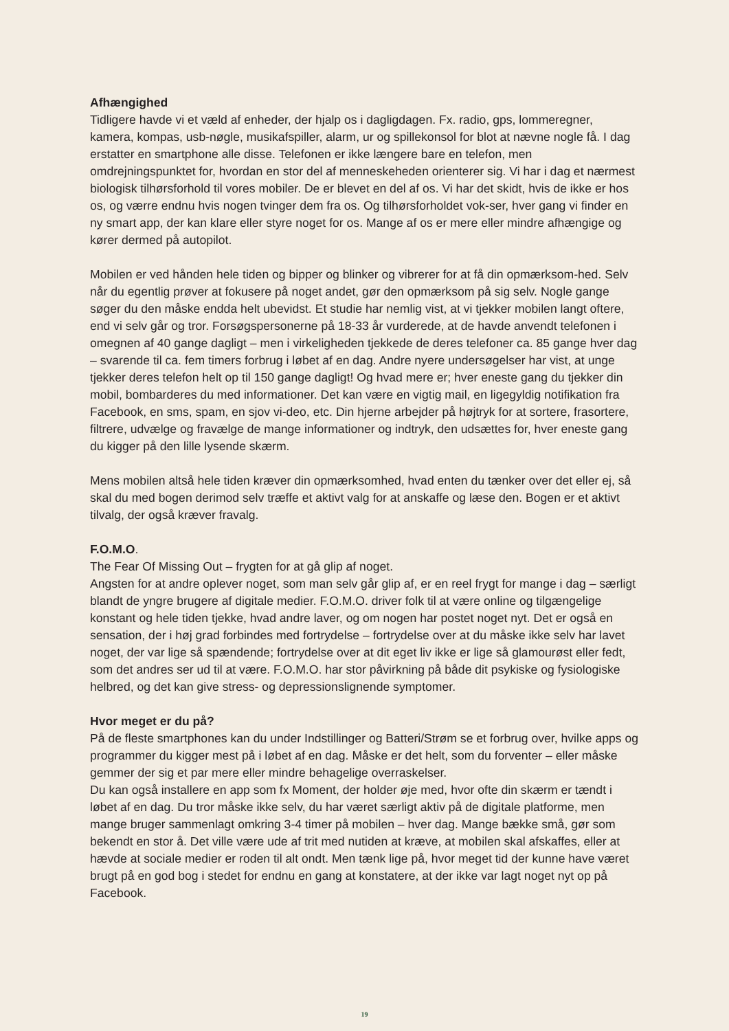Afhængighed
Tidligere havde vi et væld af enheder, der hjalp os i dagligdagen. Fx. radio, gps, lommeregner, kamera, kompas, usb-nøgle, musikafspiller, alarm, ur og spillekonsol for blot at nævne nogle få. I dag erstatter en smartphone alle disse. Telefonen er ikke længere bare en telefon, men omdrejningspunktet for, hvordan en stor del af menneskeheden orienterer sig. Vi har i dag et nærmest biologisk tilhørsforhold til vores mobiler. De er blevet en del af os. Vi har det skidt, hvis de ikke er hos os, og værre endnu hvis nogen tvinger dem fra os. Og tilhørsforholdet vok-ser, hver gang vi finder en ny smart app, der kan klare eller styre noget for os. Mange af os er mere eller mindre afhængige og kører dermed på autopilot.
Mobilen er ved hånden hele tiden og bipper og blinker og vibrerer for at få din opmærksom-hed. Selv når du egentlig prøver at fokusere på noget andet, gør den opmærksom på sig selv. Nogle gange søger du den måske endda helt ubevidst. Et studie har nemlig vist, at vi tjekker mobilen langt oftere, end vi selv går og tror. Forsøgspersonerne på 18-33 år vurderede, at de havde anvendt telefonen i omegnen af 40 gange dagligt – men i virkeligheden tjekkede de deres telefoner ca. 85 gange hver dag – svarende til ca. fem timers forbrug i løbet af en dag. Andre nyere undersøgelser har vist, at unge tjekker deres telefon helt op til 150 gange dagligt! Og hvad mere er; hver eneste gang du tjekker din mobil, bombarderes du med informationer. Det kan være en vigtig mail, en ligegyldig notifikation fra Facebook, en sms, spam, en sjov vi-deo, etc. Din hjerne arbejder på højtryk for at sortere, frasortere, filtrere, udvælge og fravælge de mange informationer og indtryk, den udsættes for, hver eneste gang du kigger på den lille lysende skærm.
Mens mobilen altså hele tiden kræver din opmærksomhed, hvad enten du tænker over det eller ej, så skal du med bogen derimod selv træffe et aktivt valg for at anskaffe og læse den. Bogen er et aktivt tilvalg, der også kræver fravalg.
F.O.M.O.
The Fear Of Missing Out – frygten for at gå glip af noget.
Angsten for at andre oplever noget, som man selv går glip af, er en reel frygt for mange i dag – særligt blandt de yngre brugere af digitale medier. F.O.M.O. driver folk til at være online og tilgængelige konstant og hele tiden tjekke, hvad andre laver, og om nogen har postet noget nyt. Det er også en sensation, der i høj grad forbindes med fortrydelse – fortrydelse over at du måske ikke selv har lavet noget, der var lige så spændende; fortrydelse over at dit eget liv ikke er lige så glamourøst eller fedt, som det andres ser ud til at være. F.O.M.O. har stor påvirkning på både dit psykiske og fysiologiske helbred, og det kan give stress- og depressionslignende symptomer.
Hvor meget er du på?
På de fleste smartphones kan du under Indstillinger og Batteri/Strøm se et forbrug over, hvilke apps og programmer du kigger mest på i løbet af en dag. Måske er det helt, som du forventer – eller måske gemmer der sig et par mere eller mindre behagelige overraskelser.
Du kan også installere en app som fx Moment, der holder øje med, hvor ofte din skærm er tændt i løbet af en dag. Du tror måske ikke selv, du har været særligt aktiv på de digitale platforme, men mange bruger sammenlagt omkring 3-4 timer på mobilen – hver dag. Mange bække små, gør som bekendt en stor å. Det ville være ude af trit med nutiden at kræve, at mobilen skal afskaffes, eller at hævde at sociale medier er roden til alt ondt. Men tænk lige på, hvor meget tid der kunne have været brugt på en god bog i stedet for endnu en gang at konstatere, at der ikke var lagt noget nyt op på Facebook.
19